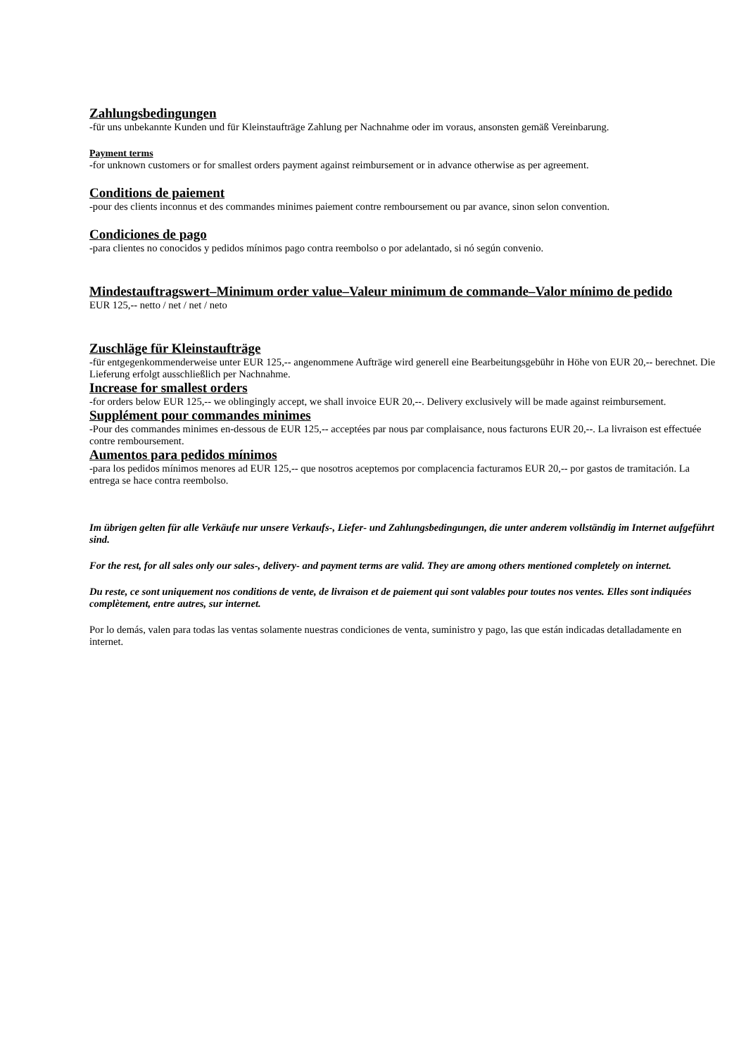Zahlungsbedingungen
-für uns unbekannte Kunden und für Kleinstaufträge Zahlung per Nachnahme oder im voraus, ansonsten gemäß Vereinbarung.
Payment terms
-for unknown customers or for smallest orders payment against reimbursement or in advance otherwise as per agreement.
Conditions de paiement
-pour des clients inconnus et des commandes minimes paiement contre remboursement ou par avance, sinon selon convention.
Condiciones de pago
-para clientes no conocidos y pedidos mínimos pago contra reembolso o por adelantado, si nó según convenio.
Mindestauftragswert–Minimum order value–Valeur minimum de commande–Valor mínimo de pedido
EUR 125,-- netto / net / net / neto
Zuschläge für Kleinstaufträge
-für entgegenkommenderweise unter EUR 125,-- angenommene Aufträge wird generell eine Bearbeitungsgebühr in Höhe von EUR 20,-- berechnet. Die Lieferung erfolgt ausschließlich per Nachnahme.
Increase for smallest orders
-for orders below EUR 125,-- we oblingingly accept, we shall invoice EUR 20,--. Delivery exclusively will be made against reimbursement.
Supplément pour commandes minimes
-Pour des commandes minimes en-dessous de EUR 125,-- acceptées par nous par complaisance, nous facturons EUR 20,--. La livraison est effectuée contre remboursement.
Aumentos para pedidos mínimos
-para los pedidos mínimos menores ad EUR 125,-- que nosotros aceptemos por complacencia facturamos EUR 20,-- por gastos de tramitación. La entrega se hace contra reembolso.
Im übrigen gelten für alle Verkäufe nur unsere Verkaufs-, Liefer- und Zahlungsbedingungen, die unter anderem vollständig im Internet aufgeführt sind.
For the rest, for all sales only our sales-, delivery- and payment terms are valid. They are among others mentioned completely on internet.
Du reste, ce sont uniquement nos conditions de vente, de livraison et de paiement qui sont valables pour toutes nos ventes. Elles sont indiquées complètement, entre autres, sur internet.
Por lo demás, valen para todas las ventas solamente nuestras condiciones de venta, suministro y pago, las que están indicadas detalladamente en internet.